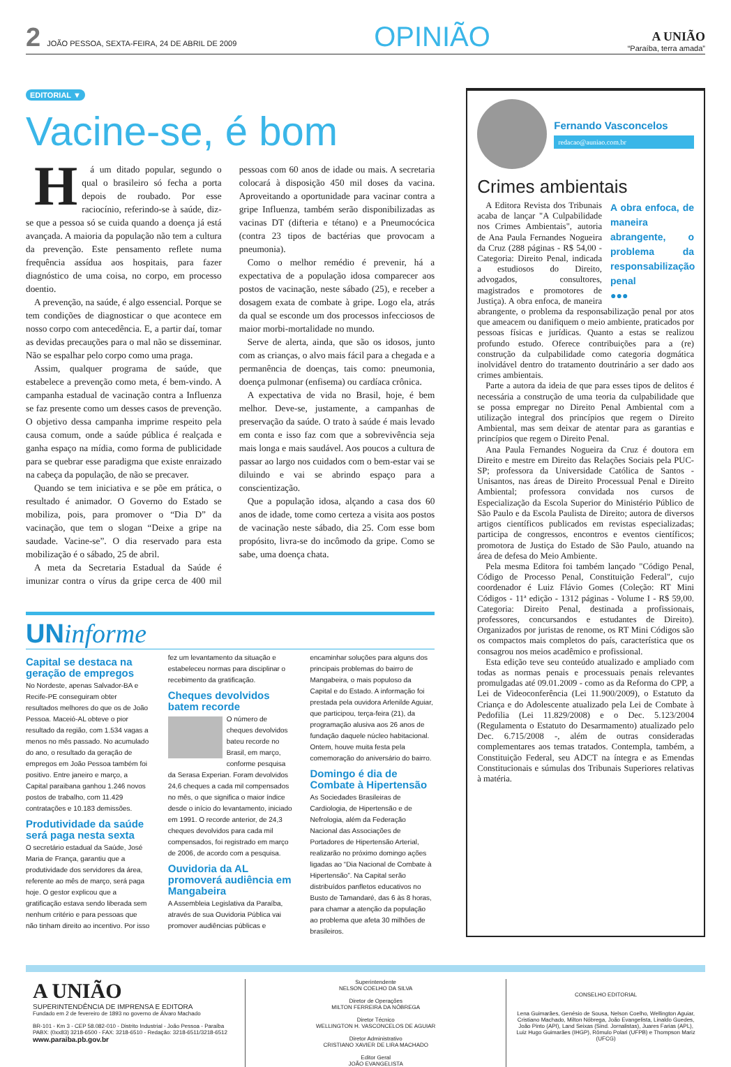2 JOÃO PESSOA, SEXTA-FEIRA, 24 DE ABRIL DE 2009
OPINIÃO
A UNIÃO
“Paraíba, terra amada”
EDITORIAL ▼
Vacine-se, é bom
Há um ditado popular, segundo o qual o brasileiro só fecha a porta depois de roubado. Por esse raciocínio, referindo-se à saúde, diz-se que a pessoa só se cuida quando a doença já está avançada. A maioria da população não tem a cultura da prevenção. Este pensamento reflete numa frequência assídua aos hospitais, para fazer diagnóstico de uma coisa, no corpo, em processo doentio.
A prevenção, na saúde, é algo essencial. Porque se tem condições de diagnosticar o que acontece em nosso corpo com antecedência. E, a partir daí, tomar as devidas precauções para o mal não se disseminar. Não se espalhar pelo corpo como uma praga.
Assim, qualquer programa de saúde, que estabelece a prevenção como meta, é bem-vindo. A campanha estadual de vacinação contra a Influenza se faz presente como um desses casos de prevenção. O objetivo dessa campanha imprime respeito pela causa comum, onde a saúde pública é realçada e ganha espaço na mídia, como forma de publicidade para se quebrar esse paradigma que existe enraizado na cabeça da população, de não se precaver.
Quando se tem iniciativa e se põe em prática, o resultado é animador. O Governo do Estado se mobiliza, pois, para promover o “Dia D” da vacinação, que tem o slogan “Deixe a gripe na saudade. Vacine-se”. O dia reservado para esta mobilização é o sábado, 25 de abril.
A meta da Secretaria Estadual da Saúde é imunizar contra o vírus da gripe cerca de 400 mil pessoas com 60 anos de idade ou mais. A secretaria colocará à disposição 450 mil doses da vacina. Aproveitando a oportunidade para vacinar contra a gripe Influenza, também serão disponibilizadas as vacinas DT (difteria e tétano) e a Pneumocócica (contra 23 tipos de bactérias que provocam a pneumonia).
Como o melhor remédio é prevenir, há a expectativa de a população idosa comparecer aos postos de vacinação, neste sábado (25), e receber a dosagem exata de combate à gripe. Logo ela, atrás da qual se esconde um dos processos infecciosos de maior morbi-mortalidade no mundo.
Serve de alerta, ainda, que são os idosos, junto com as crianças, o alvo mais fácil para a chegada e a permanência de doenças, tais como: pneumonia, doença pulmonar (enfisema) ou cardíaca crônica.
A expectativa de vida no Brasil, hoje, é bem melhor. Deve-se, justamente, a campanhas de preservação da saúde. O trato à saúde é mais levado em conta e isso faz com que a sobrevivência seja mais longa e mais saudável. Aos poucos a cultura de passar ao largo nos cuidados com o bem-estar vai se diluindo e vai se abrindo espaço para a conscientização.
Que a população idosa, alçando a casa dos 60 anos de idade, tome como certeza a visita aos postos de vacinação neste sábado, dia 25. Com esse bom propósito, livra-se do incômodo da gripe. Como se sabe, uma doença chata.
UNinforme
Capital se destaca na geração de empregos
No Nordeste, apenas Salvador-BA e Recife-PE conseguiram obter resultados melhores do que os de João Pessoa. Maceió-AL obteve o pior resultado da região, com 1.534 vagas a menos no mês passado. No acumulado do ano, o resultado da geração de empregos em João Pessoa também foi positivo. Entre janeiro e março, a Capital paraibana ganhou 1.246 novos postos de trabalho, com 11.429 contratações e 10.183 demissões.
Produtividade da saúde será paga nesta sexta
O secretário estadual da Saúde, José Maria de França, garantiu que a produtividade dos servidores da área, referente ao mês de março, será paga hoje. O gestor explicou que a gratificação estava sendo liberada sem nenhum critério e para pessoas que não tinham direito ao incentivo. Por isso fez um levantamento da situação e estabeleceu normas para disciplinar o recebimento da gratificação.
Cheques devolvidos batem recorde
O número de cheques devolvidos bateu recorde no Brasil, em março, conforme pesquisa da Serasa Experian. Foram devolvidos 24,6 cheques a cada mil compensados no mês, o que significa o maior índice desde o início do levantamento, iniciado em 1991. O recorde anterior, de 24,3 cheques devolvidos para cada mil compensados, foi registrado em março de 2006, de acordo com a pesquisa.
Ouvidoria da AL promoverá audiência em Mangabeira
A Assembleia Legislativa da Paraíba, através de sua Ouvidoria Pública vai promover audiências públicas e encaminhar soluções para alguns dos principais problemas do bairro de Mangabeira, o mais populoso da Capital e do Estado. A informação foi prestada pela ouvidora Arlenilde Aguiar, que participou, terça-feira (21), da programação alusiva aos 26 anos de fundação daquele núcleo habitacional. Ontem, houve muita festa pela comemoração do aniversário do bairro.
Domingo é dia de Combate à Hipertensão
As Sociedades Brasileiras de Cardiologia, de Hipertensão e de Nefrologia, além da Federação Nacional das Associações de Portadores de Hipertensão Arterial, realizarão no próximo domingo ações ligadas ao “Dia Nacional de Combate à Hipertensão”. Na Capital serão distribuídos panfletos educativos no Busto de Tamandaré, das 6 às 8 horas, para chamar a atenção da população ao problema que afeta 30 milhões de brasileiros.
Fernando Vasconcelos
redacao@auniao.com.br
Crimes ambientais
A obra enfoca, de maneira abrangente, o problema da responsabilização penal
●●●
A Editora Revista dos Tribunais acaba de lançar "A Culpabilidade nos Crimes Ambientais", autoria de Ana Paula Fernandes Nogueira da Cruz (288 páginas - R$ 54,00 - Categoria: Direito Penal, indicada a estudiosos do Direito, advogados, consultores, magistrados e promotores de Justiça). A obra enfoca, de maneira abrangente, o problema da responsabilização penal por atos que ameacem ou danifiquem o meio ambiente, praticados por pessoas físicas e jurídicas. Quanto a estas se realizou profundo estudo. Oferece contribuições para a (re) construção da culpabilidade como categoria dogmática inolvidável dentro do tratamento doutrinário a ser dado aos crimes ambientais.
Parte a autora da ideia de que para esses tipos de delitos é necessária a construção de uma teoria da culpabilidade que se possa empregar no Direito Penal Ambiental com a utilização integral dos princípios que regem o Direito Ambiental, mas sem deixar de atentar para as garantias e princípios que regem o Direito Penal.
Ana Paula Fernandes Nogueira da Cruz é doutora em Direito e mestre em Direito das Relações Sociais pela PUC-SP; professora da Universidade Católica de Santos - Unisantos, nas áreas de Direito Processual Penal e Direito Ambiental; professora convidada nos cursos de Especialização da Escola Superior do Ministério Público de São Paulo e da Escola Paulista de Direito; autora de diversos artigos científicos publicados em revistas especializadas; participa de congressos, encontros e eventos científicos; promotora de Justiça do Estado de São Paulo, atuando na área de defesa do Meio Ambiente.
Pela mesma Editora foi também lançado "Código Penal, Código de Processo Penal, Constituição Federal", cujo coordenador é Luiz Flávio Gomes (Coleção: RT Mini Códigos - 11ª edição - 1312 páginas - Volume I - R$ 59,00. Categoria: Direito Penal, destinada a profissionais, professores, concursandos e estudantes de Direito). Organizados por juristas de renome, os RT Mini Códigos são os compactos mais completos do país, característica que os consagrou nos meios acadêmico e profissional.
Esta edição teve seu conteúdo atualizado e ampliado com todas as normas penais e processuais penais relevantes promulgadas até 09.01.2009 - como as da Reforma do CPP, a Lei de Videoconferência (Lei 11.900/2009), o Estatuto da Criança e do Adolescente atualizado pela Lei de Combate à Pedofilia (Lei 11.829/2008) e o Dec. 5.123/2004 (Regulamenta o Estatuto do Desarmamento) atualizado pelo Dec. 6.715/2008 -, além de outras consideradas complementares aos temas tratados. Contempla, também, a Constituição Federal, seu ADCT na íntegra e as Emendas Constitucionais e súmulas dos Tribunais Superiores relativas à matéria.
A UNIÃO
SUPERINTENDÊNCIA DE IMPRENSA E EDITORA
Fundado em 2 de fevereiro de 1893 no governo de Álvaro Machado
BR-101 - Km 3 - CEP 58.082-010 - Distrito Industrial - João Pessoa - Paraíba
PABX: (0xx83) 3218-6500 - FAX: 3218-6510 - Redação: 3218-6511/3218-6512
www.paraiba.pb.gov.br
Superintendente
NELSON COELHO DA SILVA
Diretor de Operações
MILTON FERREIRA DA NÓBREGA
Diretor Técnico
WELLINGTON H. VASCONCELOS DE AGUIAR
Diretor Administrativo
CRISTIANO XAVIER DE LIRA MACHADO
Editor Geral
JOÃO EVANGELISTA
CONSELHO EDITORIAL
Lena Guimarães, Genésio de Sousa, Nelson Coelho, Wellington Aguiar, Cristiano Machado, Milton Nóbrega, João Evangelista, Linaldo Guedes, João Pinto (API), Land Seixas (Sind. Jornalistas), Juares Farias (APL), Luiz Hugo Guimarães (IHGP), Rômulo Polari (UFPB) e Thompson Mariz (UFCG)